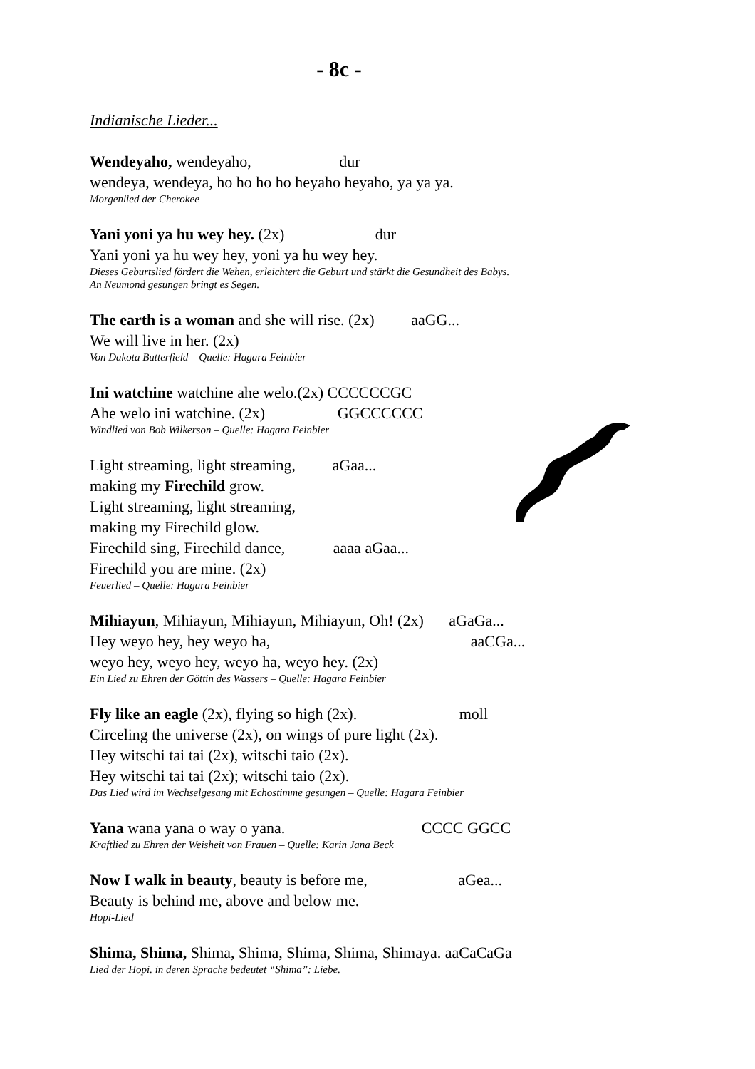- 8c -
Indianische Lieder...
Wendeyaho, wendeyaho, dur
wendeya, wendeya, ho ho ho ho heyaho heyaho, ya ya ya.
Morgenlied der Cherokee
Yani yoni ya hu wey hey. (2x) dur
Yani yoni ya hu wey hey, yoni ya hu wey hey.
Dieses Geburtslied fördert die Wehen, erleichtert die Geburt und stärkt die Gesundheit des Babys.
An Neumond gesungen bringt es Segen.
The earth is a woman and she will rise. (2x) aaGG...
We will live in her. (2x)
Von Dakota Butterfield – Quelle: Hagara Feinbier
Ini watchine watchine ahe welo.(2x) CCCCCCGC
Ahe welo ini watchine. (2x) GGCCCCCC
Windlied von Bob Wilkerson – Quelle: Hagara Feinbier
Light streaming, light streaming, aGaa...
making my Firechild grow.
Light streaming, light streaming,
making my Firechild glow.
Firechild sing, Firechild dance, aaaa aGaa...
Firechild you are mine. (2x)
Feuerlied – Quelle: Hagara Feinbier
Mihiayun, Mihiayun, Mihiayun, Mihiayun, Oh! (2x) aGaGa...
Hey weyo hey, hey weyo ha, aaCGa...
weyo hey, weyo hey, weyo ha, weyo hey. (2x)
Ein Lied zu Ehren der Göttin des Wassers – Quelle: Hagara Feinbier
Fly like an eagle (2x), flying so high (2x). moll
Circeling the universe (2x), on wings of pure light (2x).
Hey witschi tai tai (2x), witschi taio (2x).
Hey witschi tai tai (2x); witschi taio (2x).
Das Lied wird im Wechselgesang mit Echostimme gesungen – Quelle: Hagara Feinbier
Yana wana yana o way o yana. CCCC GGCC
Kraftlied zu Ehren der Weisheit von Frauen – Quelle: Karin Jana Beck
Now I walk in beauty, beauty is before me, aGea...
Beauty is behind me, above and below me.
Hopi-Lied
Shima, Shima, Shima, Shima, Shima, Shima, Shimaya. aaCaCaGa
Lied der Hopi. in deren Sprache bedeutet “Shima”: Liebe.